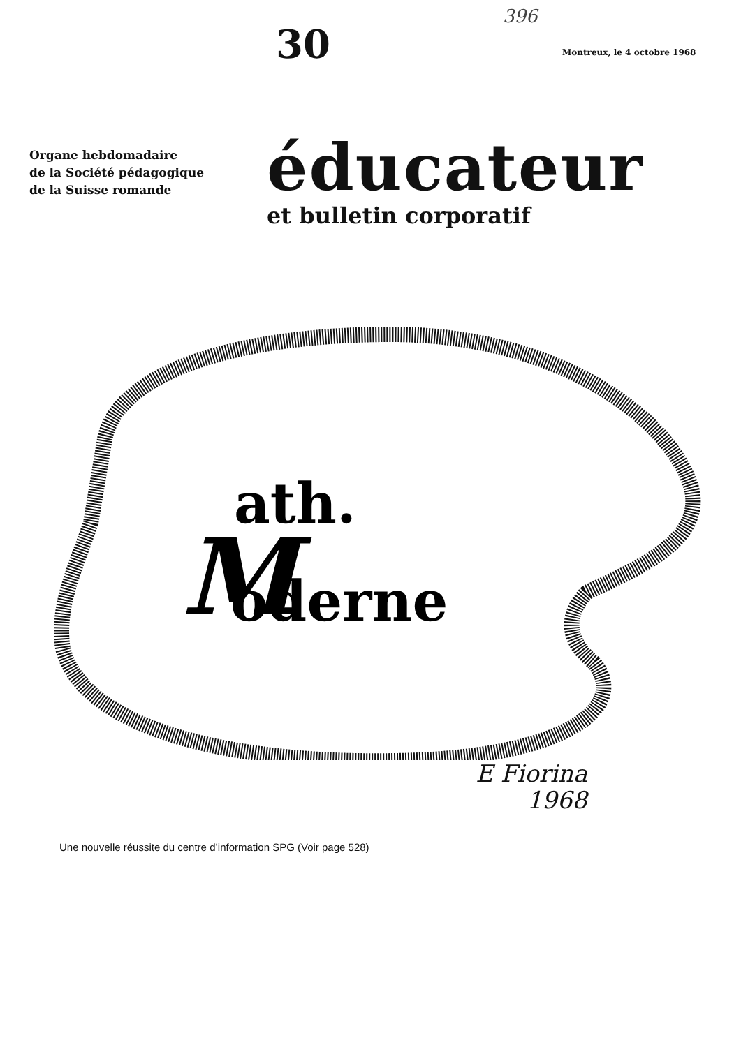30
396
Montreux, le 4 octobre 1968
Organe hebdomadaire
de la Société pédagogique
de la Suisse romande
éducateur
et bulletin corporatif
M
ath.
oderne
E Fiorina
1968
Une nouvelle réussite du centre d’information SPG (Voir page 528)